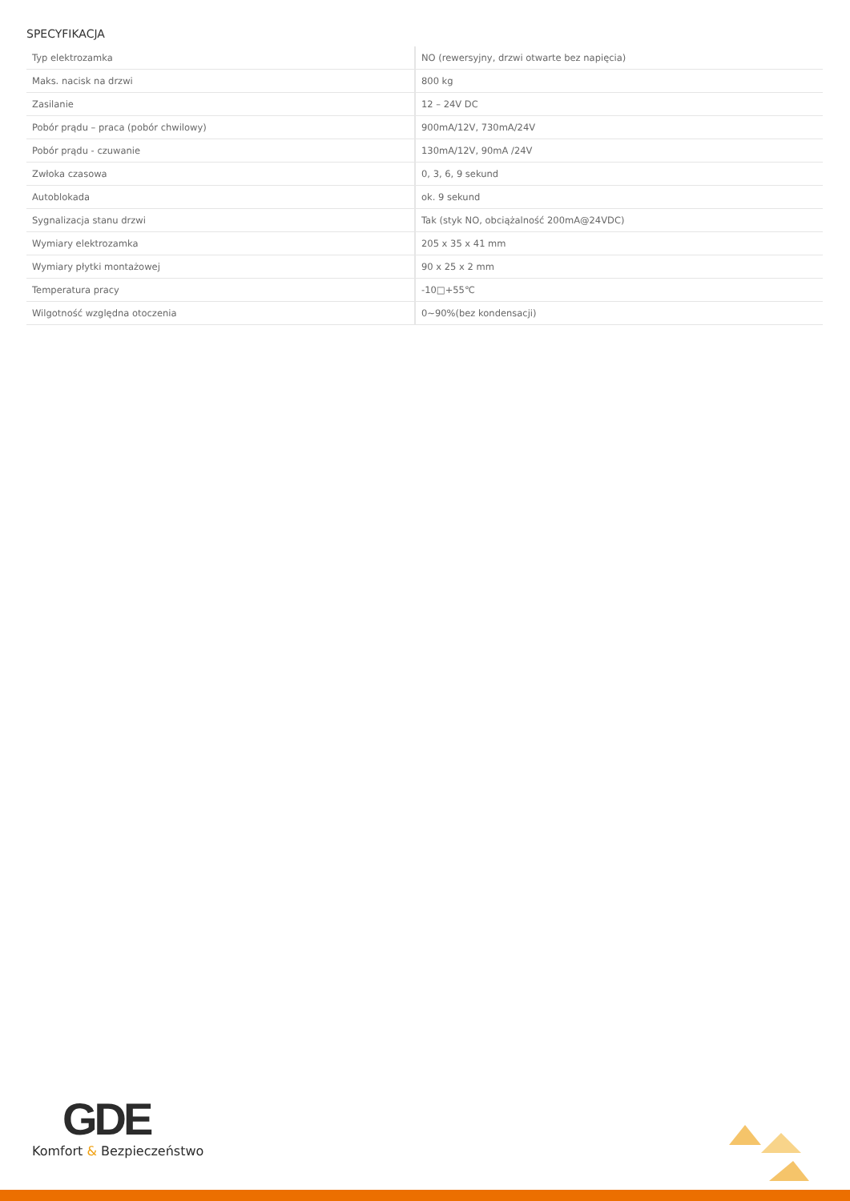SPECYFIKACJA
| Typ elektrozamka | NO (rewersyjny, drzwi otwarte bez napięcia) |
| Maks. nacisk na drzwi | 800 kg |
| Zasilanie | 12 – 24V DC |
| Pobór prądu – praca (pobór chwilowy) | 900mA/12V, 730mA/24V |
| Pobór prądu - czuwanie | 130mA/12V, 90mA /24V |
| Zwłoka czasowa | 0, 3, 6, 9 sekund |
| Autoblokada | ok. 9 sekund |
| Sygnalizacja stanu drzwi | Tak (styk NO, obciążalność 200mA@24VDC) |
| Wymiary elektrozamka | 205 x 35 x 41 mm |
| Wymiary płytki montażowej | 90 x 25 x 2 mm |
| Temperatura pracy | -10□+55℃ |
| Wilgotność względna otoczenia | 0~90%(bez kondensacji) |
GDE
Komfort & Bezpieczeństwo